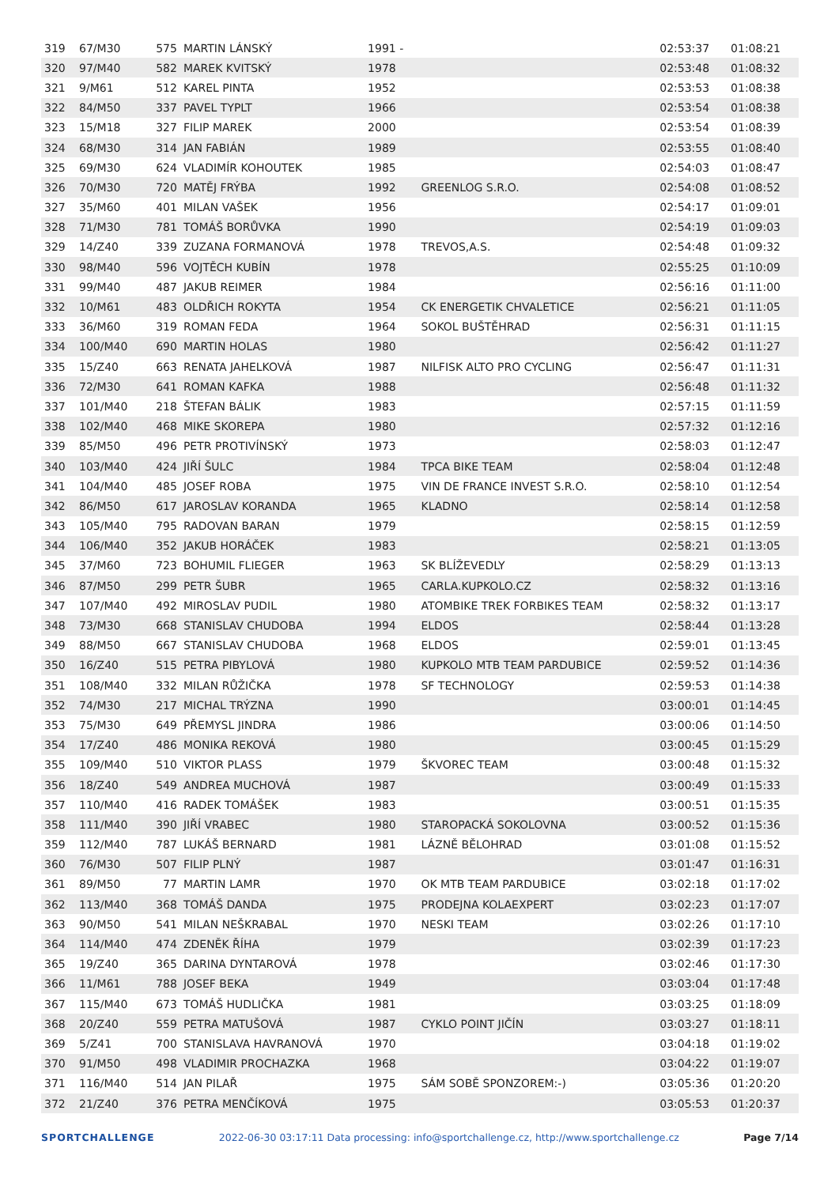| 319 | 67/M30 | 575 | MARTIN LÁNSKÝ | 1991 - | | 02:53:37 | 01:08:21 |
| 320 | 97/M40 | 582 | MAREK KVITSKÝ | 1978 | | 02:53:48 | 01:08:32 |
| 321 | 9/M61 | 512 | KAREL PINTA | 1952 | | 02:53:53 | 01:08:38 |
| 322 | 84/M50 | 337 | PAVEL TYPLT | 1966 | | 02:53:54 | 01:08:38 |
| 323 | 15/M18 | 327 | FILIP MAREK | 2000 | | 02:53:54 | 01:08:39 |
| 324 | 68/M30 | 314 | JAN FABIÁN | 1989 | | 02:53:55 | 01:08:40 |
| 325 | 69/M30 | 624 | VLADIMÍR KOHOUTEK | 1985 | | 02:54:03 | 01:08:47 |
| 326 | 70/M30 | 720 | MATĚJ FRÝBA | 1992 | GREENLOG S.R.O. | 02:54:08 | 01:08:52 |
| 327 | 35/M60 | 401 | MILAN VAŠEK | 1956 | | 02:54:17 | 01:09:01 |
| 328 | 71/M30 | 781 | TOMÁŠ BORŮVKA | 1990 | | 02:54:19 | 01:09:03 |
| 329 | 14/Z40 | 339 | ZUZANA FORMANOVÁ | 1978 | TREVOS,A.S. | 02:54:48 | 01:09:32 |
| 330 | 98/M40 | 596 | VOJTĚCH KUBÍN | 1978 | | 02:55:25 | 01:10:09 |
| 331 | 99/M40 | 487 | JAKUB REIMER | 1984 | | 02:56:16 | 01:11:00 |
| 332 | 10/M61 | 483 | OLDŘICH ROKYTA | 1954 | CK ENERGETIK CHVALETICE | 02:56:21 | 01:11:05 |
| 333 | 36/M60 | 319 | ROMAN FEDA | 1964 | SOKOL BUŠTĚHRAD | 02:56:31 | 01:11:15 |
| 334 | 100/M40 | 690 | MARTIN HOLAS | 1980 | | 02:56:42 | 01:11:27 |
| 335 | 15/Z40 | 663 | RENATA JAHELKOVÁ | 1987 | NILFISK ALTO PRO CYCLING | 02:56:47 | 01:11:31 |
| 336 | 72/M30 | 641 | ROMAN KAFKA | 1988 | | 02:56:48 | 01:11:32 |
| 337 | 101/M40 | 218 | ŠTEFAN BÁLIK | 1983 | | 02:57:15 | 01:11:59 |
| 338 | 102/M40 | 468 | MIKE SKOREPA | 1980 | | 02:57:32 | 01:12:16 |
| 339 | 85/M50 | 496 | PETR PROTIVÍNSKÝ | 1973 | | 02:58:03 | 01:12:47 |
| 340 | 103/M40 | 424 | JIŘÍ ŠULC | 1984 | TPCA BIKE TEAM | 02:58:04 | 01:12:48 |
| 341 | 104/M40 | 485 | JOSEF ROBA | 1975 | VIN DE FRANCE INVEST S.R.O. | 02:58:10 | 01:12:54 |
| 342 | 86/M50 | 617 | JAROSLAV KORANDA | 1965 | KLADNO | 02:58:14 | 01:12:58 |
| 343 | 105/M40 | 795 | RADOVAN BARAN | 1979 | | 02:58:15 | 01:12:59 |
| 344 | 106/M40 | 352 | JAKUB HORÁČEK | 1983 | | 02:58:21 | 01:13:05 |
| 345 | 37/M60 | 723 | BOHUMIL FLIEGER | 1963 | SK BLÍŽEVEDLY | 02:58:29 | 01:13:13 |
| 346 | 87/M50 | 299 | PETR ŠUBR | 1965 | CARLA.KUPKOLO.CZ | 02:58:32 | 01:13:16 |
| 347 | 107/M40 | 492 | MIROSLAV PUDIL | 1980 | ATOMBIKE TREK FORBIKES TEAM | 02:58:32 | 01:13:17 |
| 348 | 73/M30 | 668 | STANISLAV CHUDOBA | 1994 | ELDOS | 02:58:44 | 01:13:28 |
| 349 | 88/M50 | 667 | STANISLAV CHUDOBA | 1968 | ELDOS | 02:59:01 | 01:13:45 |
| 350 | 16/Z40 | 515 | PETRA PIBYLOVÁ | 1980 | KUPKOLO MTB TEAM PARDUBICE | 02:59:52 | 01:14:36 |
| 351 | 108/M40 | 332 | MILAN RŮŽIČKA | 1978 | SF TECHNOLOGY | 02:59:53 | 01:14:38 |
| 352 | 74/M30 | 217 | MICHAL TRÝZNA | 1990 | | 03:00:01 | 01:14:45 |
| 353 | 75/M30 | 649 | PŘEMYSL JINDRA | 1986 | | 03:00:06 | 01:14:50 |
| 354 | 17/Z40 | 486 | MONIKA REKOVÁ | 1980 | | 03:00:45 | 01:15:29 |
| 355 | 109/M40 | 510 | VIKTOR PLASS | 1979 | ŠKVOREC TEAM | 03:00:48 | 01:15:32 |
| 356 | 18/Z40 | 549 | ANDREA MUCHOVÁ | 1987 | | 03:00:49 | 01:15:33 |
| 357 | 110/M40 | 416 | RADEK TOMÁŠEK | 1983 | | 03:00:51 | 01:15:35 |
| 358 | 111/M40 | 390 | JIŘÍ VRABEC | 1980 | STAROPACKÁ SOKOLOVNA | 03:00:52 | 01:15:36 |
| 359 | 112/M40 | 787 | LUKÁŠ BERNARD | 1981 | LÁZNĚ BĚLOHRAD | 03:01:08 | 01:15:52 |
| 360 | 76/M30 | 507 | FILIP PLNÝ | 1987 | | 03:01:47 | 01:16:31 |
| 361 | 89/M50 | 77 | MARTIN LAMR | 1970 | OK MTB TEAM PARDUBICE | 03:02:18 | 01:17:02 |
| 362 | 113/M40 | 368 | TOMÁŠ DANDA | 1975 | PRODEJNA KOLAEXPERT | 03:02:23 | 01:17:07 |
| 363 | 90/M50 | 541 | MILAN NEŠKRABAL | 1970 | NESKI TEAM | 03:02:26 | 01:17:10 |
| 364 | 114/M40 | 474 | ZDENĚK ŘÍHA | 1979 | | 03:02:39 | 01:17:23 |
| 365 | 19/Z40 | 365 | DARINA DYNTAROVÁ | 1978 | | 03:02:46 | 01:17:30 |
| 366 | 11/M61 | 788 | JOSEF BEKA | 1949 | | 03:03:04 | 01:17:48 |
| 367 | 115/M40 | 673 | TOMÁŠ HUDLIČKA | 1981 | | 03:03:25 | 01:18:09 |
| 368 | 20/Z40 | 559 | PETRA MATUŠOVÁ | 1987 | CYKLO POINT JIČÍN | 03:03:27 | 01:18:11 |
| 369 | 5/Z41 | 700 | STANISLAVA HAVRANOVÁ | 1970 | | 03:04:18 | 01:19:02 |
| 370 | 91/M50 | 498 | VLADIMIR PROCHAZKA | 1968 | | 03:04:22 | 01:19:07 |
| 371 | 116/M40 | 514 | JAN PILAŘ | 1975 | SÁM SOBĚ SPONZOREM:-) | 03:05:36 | 01:20:20 |
| 372 | 21/Z40 | 376 | PETRA MENČÍKOVÁ | 1975 | | 03:05:53 | 01:20:37 |
SPORTCHALLENGE 2022-06-30 03:17:11 Data processing: info@sportchallenge.cz, http://www.sportchallenge.cz Page 7/14